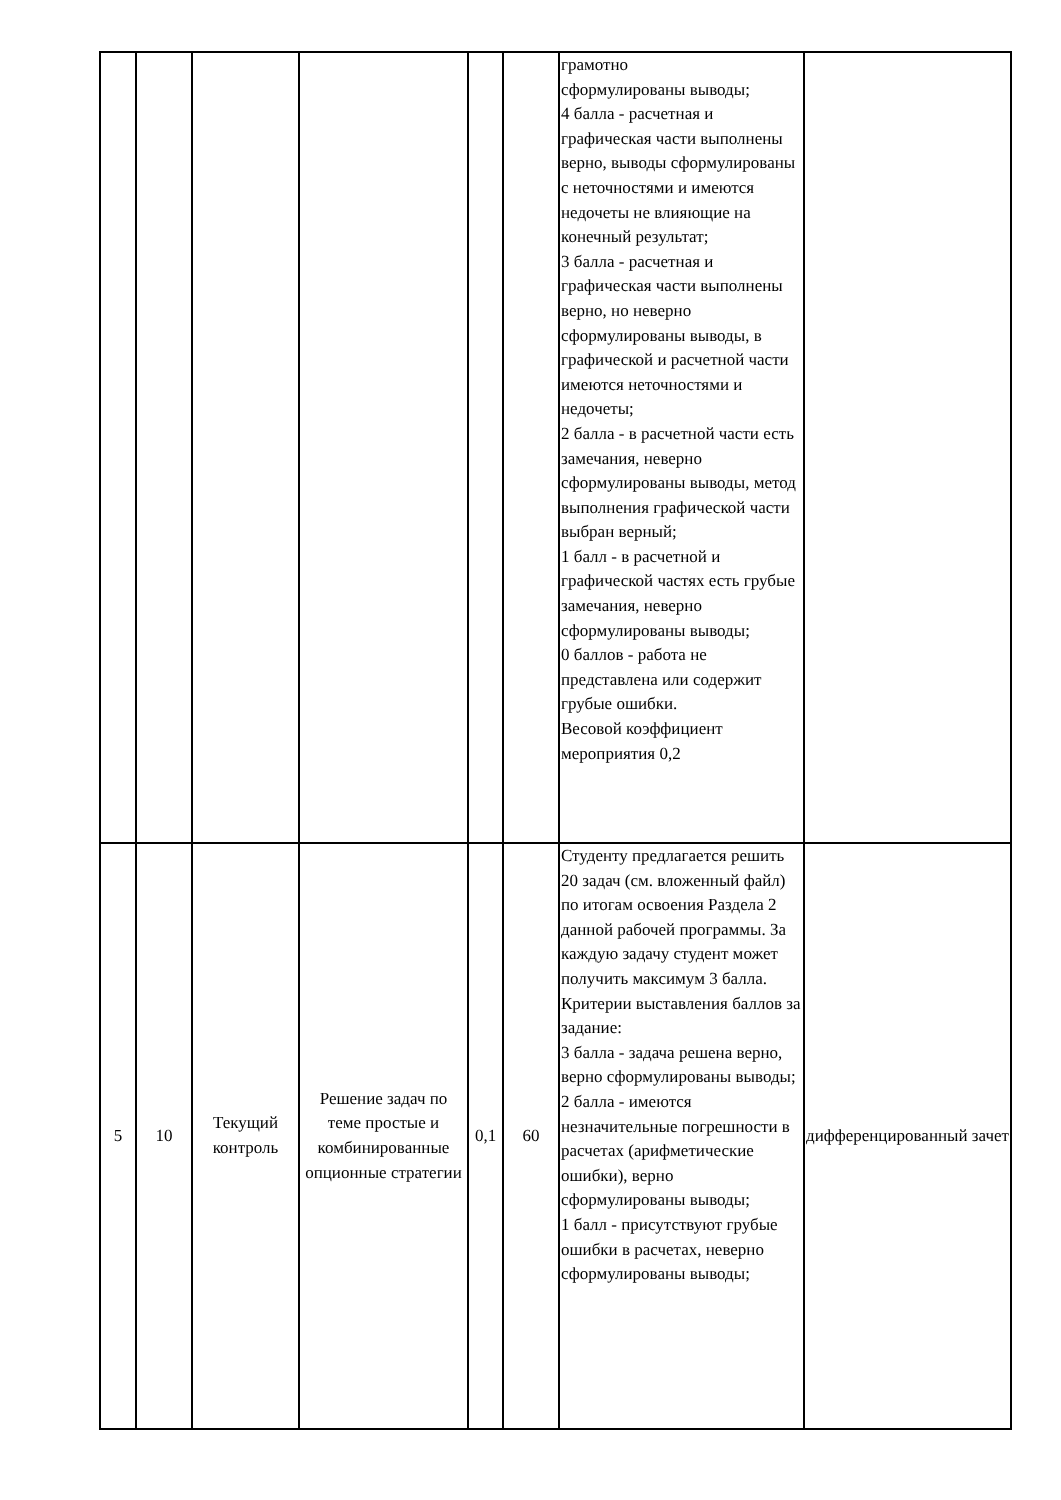| | | | | | | грамотно сформулированы выводы; 4 балла - расчетная и графическая части выполнены верно, выводы сформулированы с неточностями и имеются недочеты не влияющие на конечный результат; 3 балла - расчетная и графическая части выполнены верно, но неверно сформулированы выводы, в графической и расчетной части имеются неточностями и недочеты; 2 балла - в расчетной части есть замечания, неверно сформулированы выводы, метод выполнения графической части выбран верный; 1 балл - в расчетной и графической частях есть грубые замечания, неверно сформулированы выводы; 0 баллов - работа не представлена или содержит грубые ошибки. Весовой коэффициент мероприятия 0,2 | |
| 5 | 10 | Текущий контроль | Решение задач по теме простые и комбинированные опционные стратегии | 0,1 | 60 | Студенту предлагается решить 20 задач (см. вложенный файл) по итогам освоения Раздела 2 данной рабочей программы. За каждую задачу студент может получить максимум 3 балла. Критерии выставления баллов за задание: 3 балла - задача решена верно, верно сформулированы выводы; 2 балла - имеются незначительные погрешности в расчетах (арифметические ошибки), верно сформулированы выводы; 1 балл - присутствуют грубые ошибки в расчетах, неверно сформулированы выводы; | дифференцированный зачет |